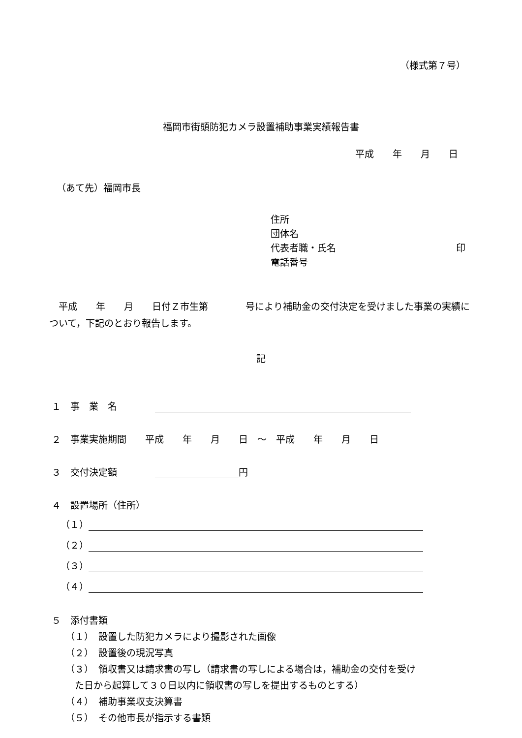（様式第７号）
福岡市街頭防犯カメラ設置補助事業実績報告書
平成　　年　　月　　日
（あて先）福岡市長
住所
団体名
代表者職・氏名 印
電話番号
　平成　　年　　月　　日付Ｚ市生第　　　　号により補助金の交付決定を受けました事業の実績について，下記のとおり報告します。
記
１　事　業　名
２　事業実施期間　　平成　　年　　月　　日　～　平成　　年　　月　　日
３　交付決定額 円
４　設置場所（住所）
（１）
（２）
（３）
（４）
５　添付書類
（１）　設置した防犯カメラにより撮影された画像
（２）　設置後の現況写真
（３）　領収書又は請求書の写し（請求書の写しによる場合は，補助金の交付を受け
　た日から起算して３０日以内に領収書の写しを提出するものとする）
（４）　補助事業収支決算書
（５）　その他市長が指示する書類